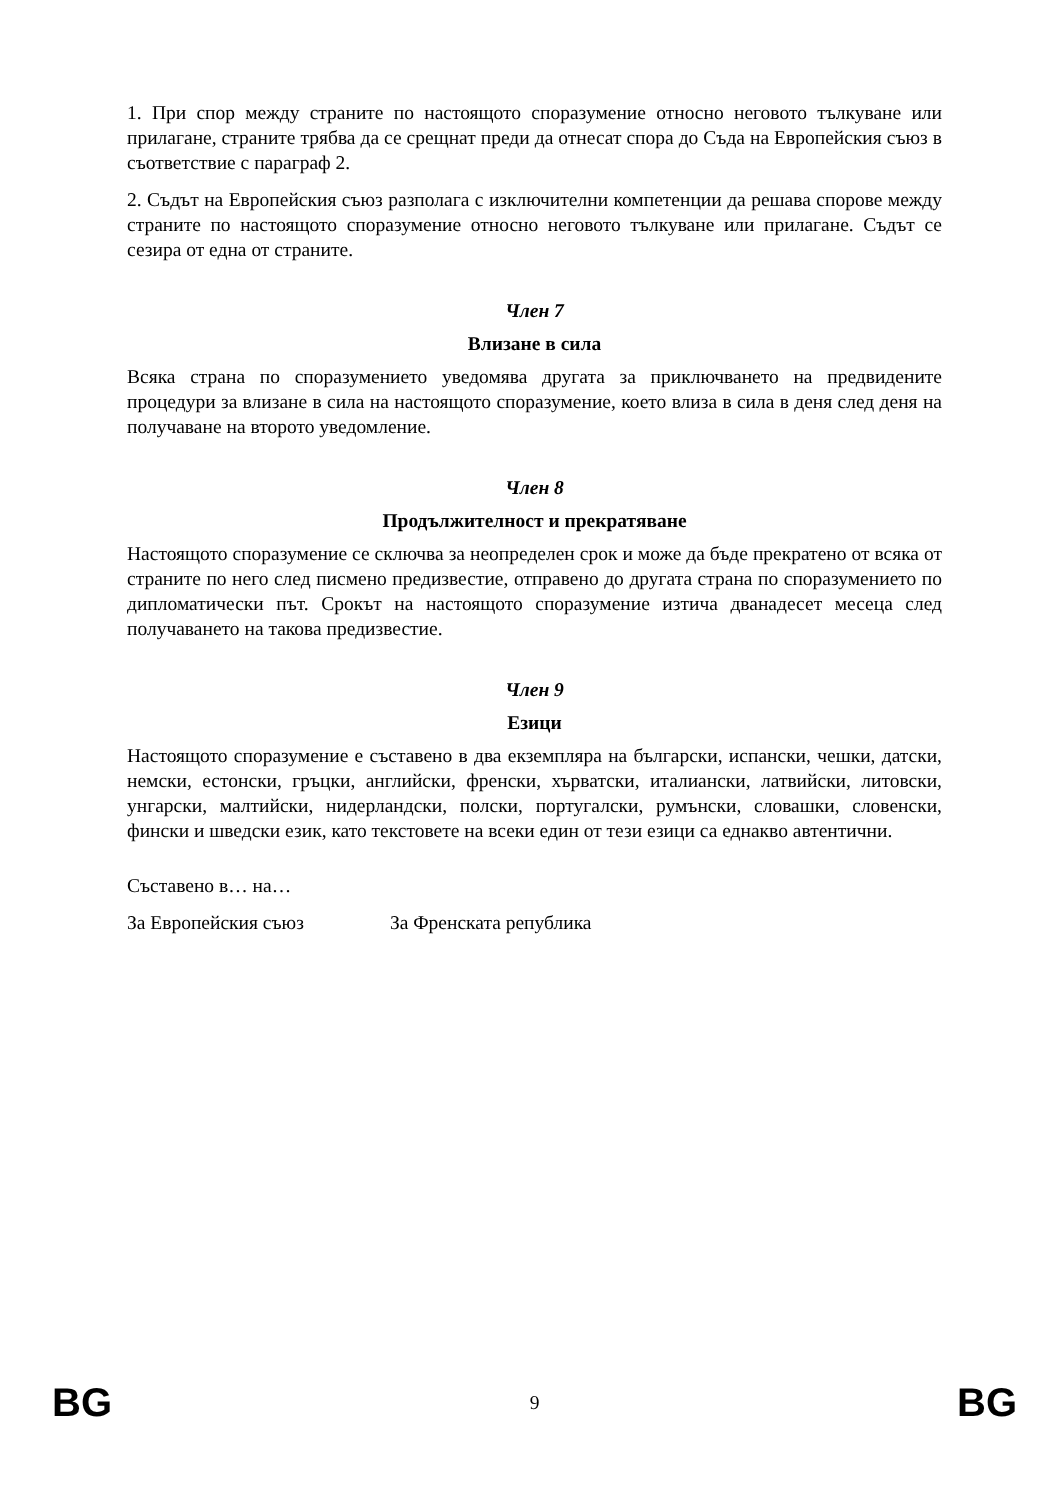1. При спор между страните по настоящото споразумение относно неговото тълкуване или прилагане, страните трябва да се срещнат преди да отнесат спора до Съда на Европейския съюз в съответствие с параграф 2.
2. Съдът на Европейския съюз разполага с изключителни компетенции да решава спорове между страните по настоящото споразумение относно неговото тълкуване или прилагане. Съдът се сезира от една от страните.
Член 7
Влизане в сила
Всяка страна по споразумението уведомява другата за приключването на предвидените процедури за влизане в сила на настоящото споразумение, което влиза в сила в деня след деня на получаване на второто уведомление.
Член 8
Продължителност и прекратяване
Настоящото споразумение се сключва за неопределен срок и може да бъде прекратено от всяка от страните по него след писмено предизвестие, отправено до другата страна по споразумението по дипломатически път. Срокът на настоящото споразумение изтича дванадесет месеца след получаването на такова предизвестие.
Член 9
Езици
Настоящото споразумение е съставено в два екземпляра на български, испански, чешки, датски, немски, естонски, гръцки, английски, френски, хърватски, италиански, латвийски, литовски, унгарски, малтийски, нидерландски, полски, португалски, румънски, словашки, словенски, фински и шведски език, като текстовете на всеки един от тези езици са еднакво автентични.
Съставено в… на…
За Европейския съюз За Френската република
BG 9 BG